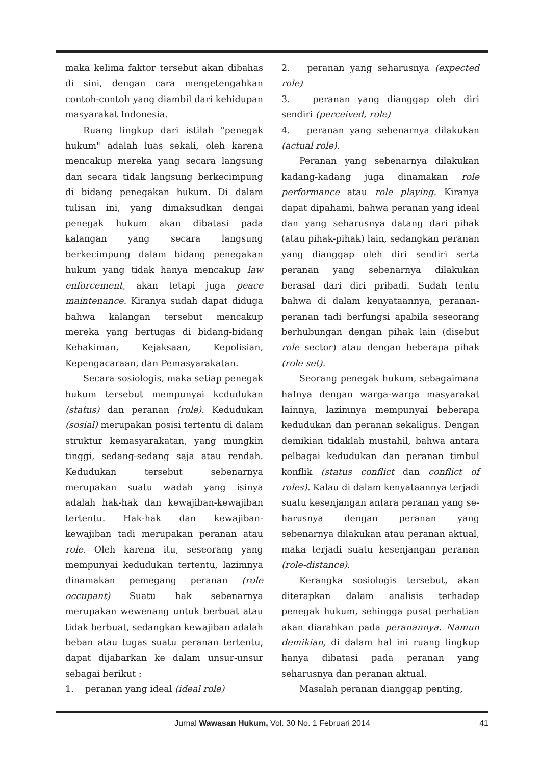maka kelima faktor tersebut akan dibahas di sini, dengan cara mengetengahkan contoh-contoh yang diambil dari kehidupan masyarakat Indonesia.
Ruang lingkup dari istilah "penegak hukum" adalah luas sekali, oleh karena mencakup mereka yang secara langsung dan secara tidak langsung berkecimpung di bidang penegakan hukum. Di dalam tulisan ini, yang dimaksudkan dengai penegak hukum akan dibatasi pada kalangan yang secara langsung berkecimpung dalam bidang penegakan hukum yang tidak hanya mencakup law enforcement, akan tetapi juga peace maintenance. Kiranya sudah dapat diduga bahwa kalangan tersebut mencakup mereka yang bertugas di bidang-bidang Kehakiman, Kejaksaan, Kepolisian, Kepengacaraan, dan Pemasyarakatan.
Secara sosiologis, maka setiap penegak hukum tersebut mempunyai kcdudukan (status) dan peranan (role). Kedudukan (sosial) merupakan posisi tertentu di dalam struktur kemasyarakatan, yang mungkin tinggi, sedang-sedang saja atau rendah. Kedudukan tersebut sebenarnya merupakan suatu wadah yang isinya adalah hak-hak dan kewajiban-kewajiban tertentu. Hak-hak dan kewajiban-kewajiban tadi merupakan peranan atau role. Oleh karena itu, seseorang yang mempunyai kedudukan tertentu, lazimnya dinamakan pemegang peranan (role occupant) Suatu hak sebenarnya merupakan wewenang untuk berbuat atau tidak berbuat, sedangkan kewajiban adalah beban atau tugas suatu peranan tertentu, dapat dijabarkan ke dalam unsur-unsur sebagai berikut :
1. peranan yang ideal (ideal role)
2. peranan yang seharusnya (expected role)
3. peranan yang dianggap oleh diri sendiri (perceived, role)
4. peranan yang sebenarnya dilakukan (actual role).
Peranan yang sebenarnya dilakukan kadang-kadang juga dinamakan role performance atau role playing. Kiranya dapat dipahami, bahwa peranan yang ideal dan yang seharusnya datang dari pihak (atau pihak-pihak) lain, sedangkan peranan yang dianggap oleh diri sendiri serta peranan yang sebenarnya dilakukan berasal dari diri pribadi. Sudah tentu bahwa di dalam kenyataannya, peranan-peranan tadi berfungsi apabila seseorang berhubungan dengan pihak lain (disebut role sector) atau dengan beberapa pihak (role set).
Seorang penegak hukum, sebagaimana haInya dengan warga-warga masyarakat lainnya, lazimnya mempunyai beberapa kedudukan dan peranan sekaligus. Dengan demikian tidaklah mustahil, bahwa antara pelbagai kedudukan dan peranan timbul konflik (status conflict dan conflict of roles). Kalau di dalam kenyataannya terjadi suatu kesenjangan antara peranan yang se-harusnya dengan peranan yang sebenarnya dilakukan atau peranan aktual, maka terjadi suatu kesenjangan peranan (role-distance).
Kerangka sosiologis tersebut, akan diterapkan dalam analisis terhadap penegak hukum, sehingga pusat perhatian akan diarahkan pada peranannya. Namun demikian, di dalam hal ini ruang lingkup hanya dibatasi pada peranan yang seharusnya dan peranan aktual.
Masalah peranan dianggap penting,
Jurnal Wawasan Hukum, Vol. 30 No. 1 Februari 2014
41